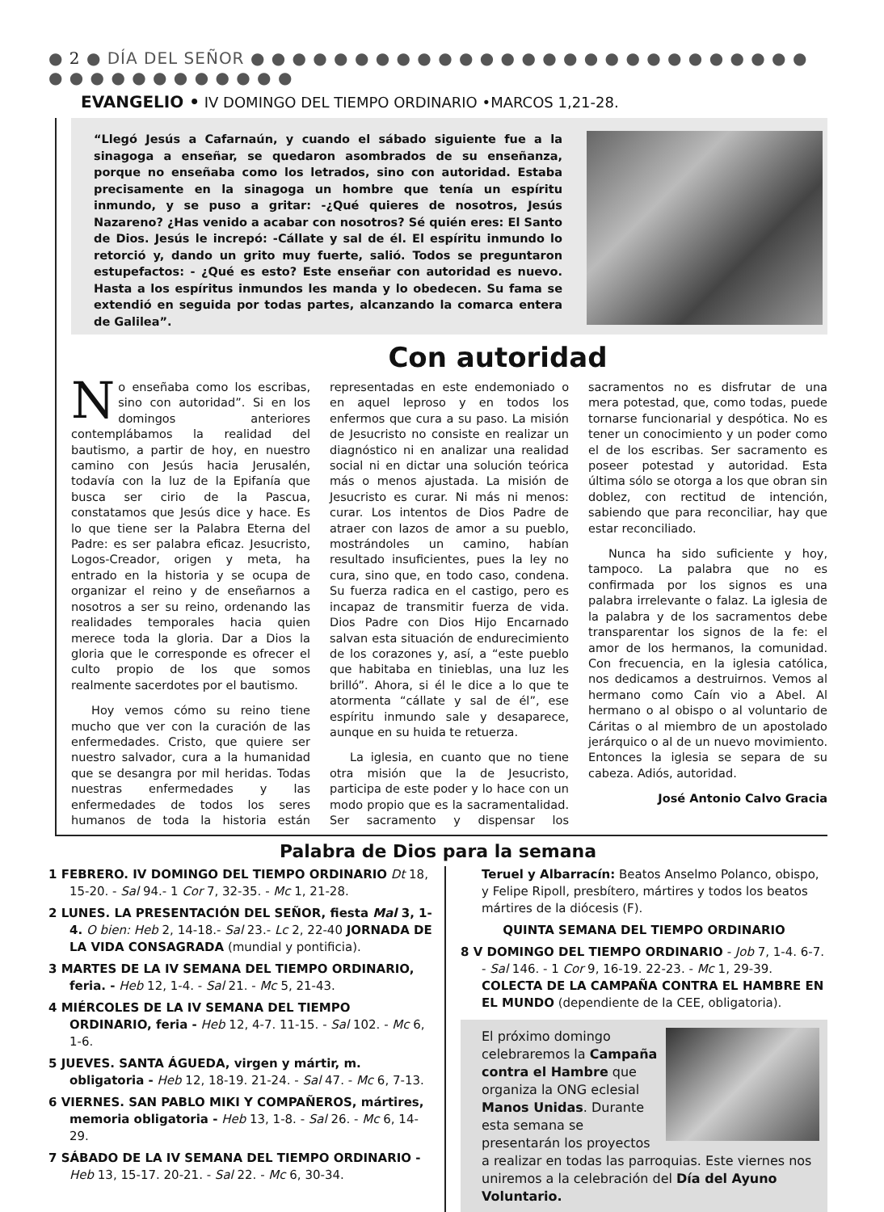● 2 ● DÍA DEL SEÑOR ● ● ● ● ● ● ● ● ● ● ● ● ● ● ● ● ● ● ● ● ● ● ● ● ● ● ● ● ● ● ● ● ● ● ● ● ● ● ●
EVANGELIO • IV DOMINGO DEL TIEMPO ORDINARIO •MARCOS 1,21-28.
“Llegó Jesús a Cafarnaún, y cuando el sábado siguiente fue a la sinagoga a enseñar, se quedaron asombrados de su enseñanza, porque no enseñaba como los letrados, sino con autoridad. Estaba precisamente en la sinagoga un hombre que tenía un espíritu inmundo, y se puso a gritar: -¿Qué quieres de nosotros, Jesús Nazareno? ¿Has venido a acabar con nosotros? Sé quién eres: El Santo de Dios. Jesús le increpó: -Cállate y sal de él. El espíritu inmundo lo retorció y, dando un grito muy fuerte, salió. Todos se preguntaron estupefactos: - ¿Qué es esto? Este enseñar con autoridad es nuevo. Hasta a los espíritus inmundos les manda y lo obedecen. Su fama se extendió en seguida por todas partes, alcanzando la comarca entera de Galilea”.
Con autoridad
No enseñaba como los escribas, sino con autoridad”. Si en los domingos anteriores contemplábamos la realidad del bautismo, a partir de hoy, en nuestro camino con Jesús hacia Jerusalén, todavía con la luz de la Epifanía que busca ser cirio de la Pascua, constatamos que Jesús dice y hace. Es lo que tiene ser la Palabra Eterna del Padre: es ser palabra eficaz. Jesucristo, Logos-Creador, origen y meta, ha entrado en la historia y se ocupa de organizar el reino y de enseñarnos a nosotros a ser su reino, ordenando las realidades temporales hacia quien merece toda la gloria. Dar a Dios la gloria que le corresponde es ofrecer el culto propio de los que somos realmente sacerdotes por el bautismo.
Hoy vemos cómo su reino tiene mucho que ver con la curación de las enfermedades. Cristo, que quiere ser nuestro salvador, cura a la humanidad que se desangra por mil heridas. Todas nuestras enfermedades y las enfermedades de todos los seres humanos de toda la historia están representadas en este endemoniado o en aquel leproso y en todos los enfermos que cura a su paso. La misión de Jesucristo no consiste en realizar un diagnóstico ni en analizar una realidad social ni en dictar una solución teórica más o menos ajustada. La misión de Jesucristo es curar. Ni más ni menos: curar. Los intentos de Dios Padre de atraer con lazos de amor a su pueblo, mostrándoles un camino, habían resultado insuficientes, pues la ley no cura, sino que, en todo caso, condena. Su fuerza radica en el castigo, pero es incapaz de transmitir fuerza de vida. Dios Padre con Dios Hijo Encarnado salvan esta situación de endurecimiento de los corazones y, así, a “este pueblo que habitaba en tinieblas, una luz les brilló”. Ahora, si él le dice a lo que te atormenta “cállate y sal de él”, ese espíritu inmundo sale y desaparece, aunque en su huida te retuerza.
La iglesia, en cuanto que no tiene otra misión que la de Jesucristo, participa de este poder y lo hace con un modo propio que es la sacramentalidad. Ser sacramento y dispensar los sacramentos no es disfrutar de una mera potestad, que, como todas, puede tornarse funcionarial y despótica. No es tener un conocimiento y un poder como el de los escribas. Ser sacramento es poseer potestad y autoridad. Esta última sólo se otorga a los que obran sin doblez, con rectitud de intención, sabiendo que para reconciliar, hay que estar reconciliado.
Nunca ha sido suficiente y hoy, tampoco. La palabra que no es confirmada por los signos es una palabra irrelevante o falaz. La iglesia de la palabra y de los sacramentos debe transparentar los signos de la fe: el amor de los hermanos, la comunidad. Con frecuencia, en la iglesia católica, nos dedicamos a destruirnos. Vemos al hermano como Caín vio a Abel. Al hermano o al obispo o al voluntario de Cáritas o al miembro de un apostolado jerárquico o al de un nuevo movimiento. Entonces la iglesia se separa de su cabeza. Adiós, autoridad.
José Antonio Calvo Gracia
Palabra de Dios para la semana
1 FEBRERO. IV DOMINGO DEL TIEMPO ORDINARIO Dt 18, 15-20. - Sal 94.- 1 Cor 7, 32-35. - Mc 1, 21-28.
2 LUNES. LA PRESENTACIÓN DEL SEÑOR, fiesta Mal 3, 1-4. O bien: Heb 2, 14-18.- Sal 23.- Lc 2, 22-40 JORNADA DE LA VIDA CONSAGRADA (mundial y pontificia).
3 MARTES DE LA IV SEMANA DEL TIEMPO ORDINARIO, feria. - Heb 12, 1-4. - Sal 21. - Mc 5, 21-43.
4 MIÉRCOLES DE LA IV SEMANA DEL TIEMPO ORDINARIO, feria - Heb 12, 4-7. 11-15. - Sal 102. - Mc 6, 1-6.
5 JUEVES. SANTA ÁGUEDA, virgen y mártir, m. obligatoria - Heb 12, 18-19. 21-24. - Sal 47. - Mc 6, 7-13.
6 VIERNES. SAN PABLO MIKI Y COMPAÑEROS, mártires, memoria obligatoria - Heb 13, 1-8. - Sal 26. - Mc 6, 14-29.
7 SÁBADO DE LA IV SEMANA DEL TIEMPO ORDINARIO - Heb 13, 15-17. 20-21. - Sal 22. - Mc 6, 30-34.
Teruel y Albarracín: Beatos Anselmo Polanco, obispo, y Felipe Ripoll, presbítero, mártires y todos los beatos mártires de la diócesis (F).
QUINTA SEMANA DEL TIEMPO ORDINARIO
8 V DOMINGO DEL TIEMPO ORDINARIO - Job 7, 1-4. 6-7. - Sal 146. - 1 Cor 9, 16-19. 22-23. - Mc 1, 29-39. COLECTA DE LA CAMPAÑA CONTRA EL HAMBRE EN EL MUNDO (dependiente de la CEE, obligatoria).
El próximo domingo celebraremos la Campaña contra el Hambre que organiza la ONG eclesial Manos Unidas. Durante esta semana se presentarán los proyectos a realizar en todas las parroquias. Este viernes nos uniremos a la celebración del Día del Ayuno Voluntario.